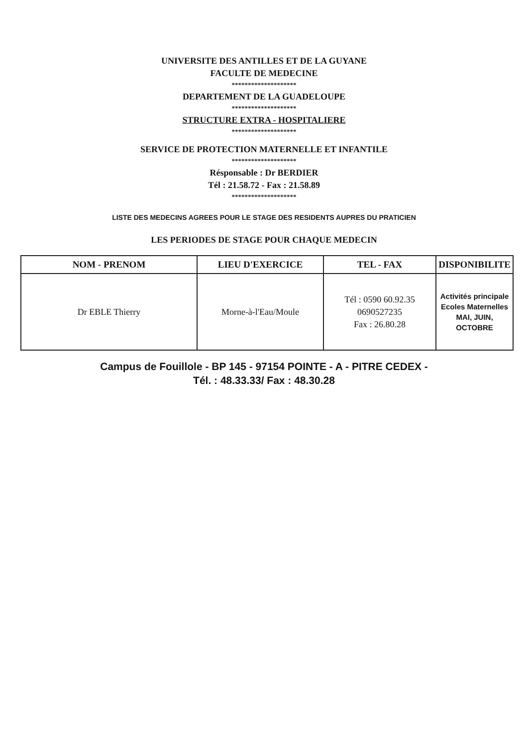UNIVERSITE DES ANTILLES ET DE LA GUYANE
FACULTE DE MEDECINE
********************
DEPARTEMENT DE LA GUADELOUPE
********************
STRUCTURE EXTRA - HOSPITALIERE
********************
SERVICE DE PROTECTION MATERNELLE ET INFANTILE
********************
Résponsable : Dr BERDIER
Tél : 21.58.72 - Fax : 21.58.89
********************
LISTE DES MEDECINS AGREES POUR LE STAGE DES RESIDENTS AUPRES DU PRATICIEN
LES PERIODES DE STAGE POUR CHAQUE MEDECIN
| NOM - PRENOM | LIEU D'EXERCICE | TEL - FAX | DISPONIBILITE |
| --- | --- | --- | --- |
| Dr EBLE Thierry | Morne-à-l'Eau/Moule | Tél : 0590 60.92.35 0690527235 Fax : 26.80.28 | Activités principale Ecoles Maternelles MAI, JUIN, OCTOBRE |
Campus de Fouillole - BP 145 - 97154 POINTE - A - PITRE CEDEX -
Tél. : 48.33.33/ Fax : 48.30.28